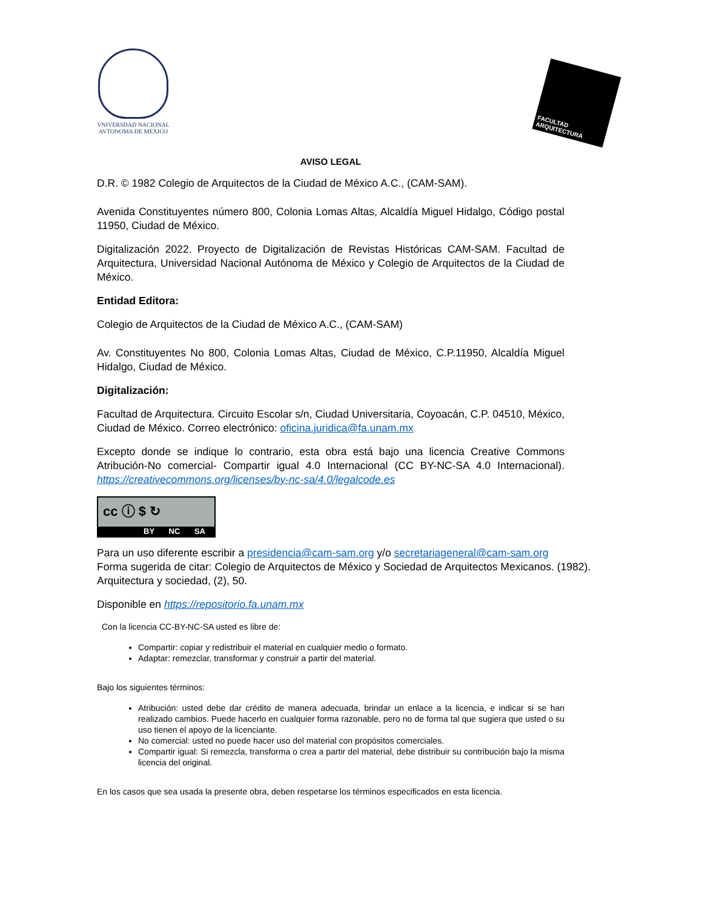VNIVERSDAD NACIONAL AVTONOMA DE MEXICO
FACULTAD ARQUITECTURA
AVISO LEGAL
D.R. © 1982 Colegio de Arquitectos de la Ciudad de México A.C., (CAM-SAM).
Avenida Constituyentes número 800, Colonia Lomas Altas, Alcaldía Miguel Hidalgo, Código postal 11950, Ciudad de México.
Digitalización 2022. Proyecto de Digitalización de Revistas Históricas CAM-SAM. Facultad de Arquitectura, Universidad Nacional Autónoma de México y Colegio de Arquitectos de la Ciudad de México.
Entidad Editora:
Colegio de Arquitectos de la Ciudad de México A.C., (CAM-SAM)
Av. Constituyentes No 800, Colonia Lomas Altas, Ciudad de México, C.P.11950, Alcaldía Miguel Hidalgo, Ciudad de México.
Digitalización:
Facultad de Arquitectura. Circuito Escolar s/n, Ciudad Universitaria, Coyoacán, C.P. 04510, México, Ciudad de México. Correo electrónico: oficina.juridica@fa.unam.mx
Excepto donde se indique lo contrario, esta obra está bajo una licencia Creative Commons Atribución-No comercial- Compartir igual 4.0 Internacional (CC BY-NC-SA 4.0 Internacional). https://creativecommons.org/licenses/by-nc-sa/4.0/legalcode.es
cc ⓘ $ ↻
BY NC SA
Para un uso diferente escribir a presidencia@cam-sam.org y/o secretariageneral@cam-sam.org
Forma sugerida de citar: Colegio de Arquitectos de México y Sociedad de Arquitectos Mexicanos. (1982). Arquitectura y sociedad, (2), 50.
Disponible en https://repositorio.fa.unam.mx
Con la licencia CC-BY-NC-SA usted es libre de:
Compartir: copiar y redistribuir el material en cualquier medio o formato.
Adaptar: remezclar, transformar y construir a partir del material.
Bajo los siguientes términos:
Atribución: usted debe dar crédito de manera adecuada, brindar un enlace a la licencia, e indicar si se han realizado cambios. Puede hacerlo en cualquier forma razonable, pero no de forma tal que sugiera que usted o su uso tienen el apoyo de la licenciante.
No comercial: usted no puede hacer uso del material con propósitos comerciales.
Compartir igual: Si remezcla, transforma o crea a partir del material, debe distribuir su contribución bajo la misma licencia del original.
En los casos que sea usada la presente obra, deben respetarse los términos especificados en esta licencia.